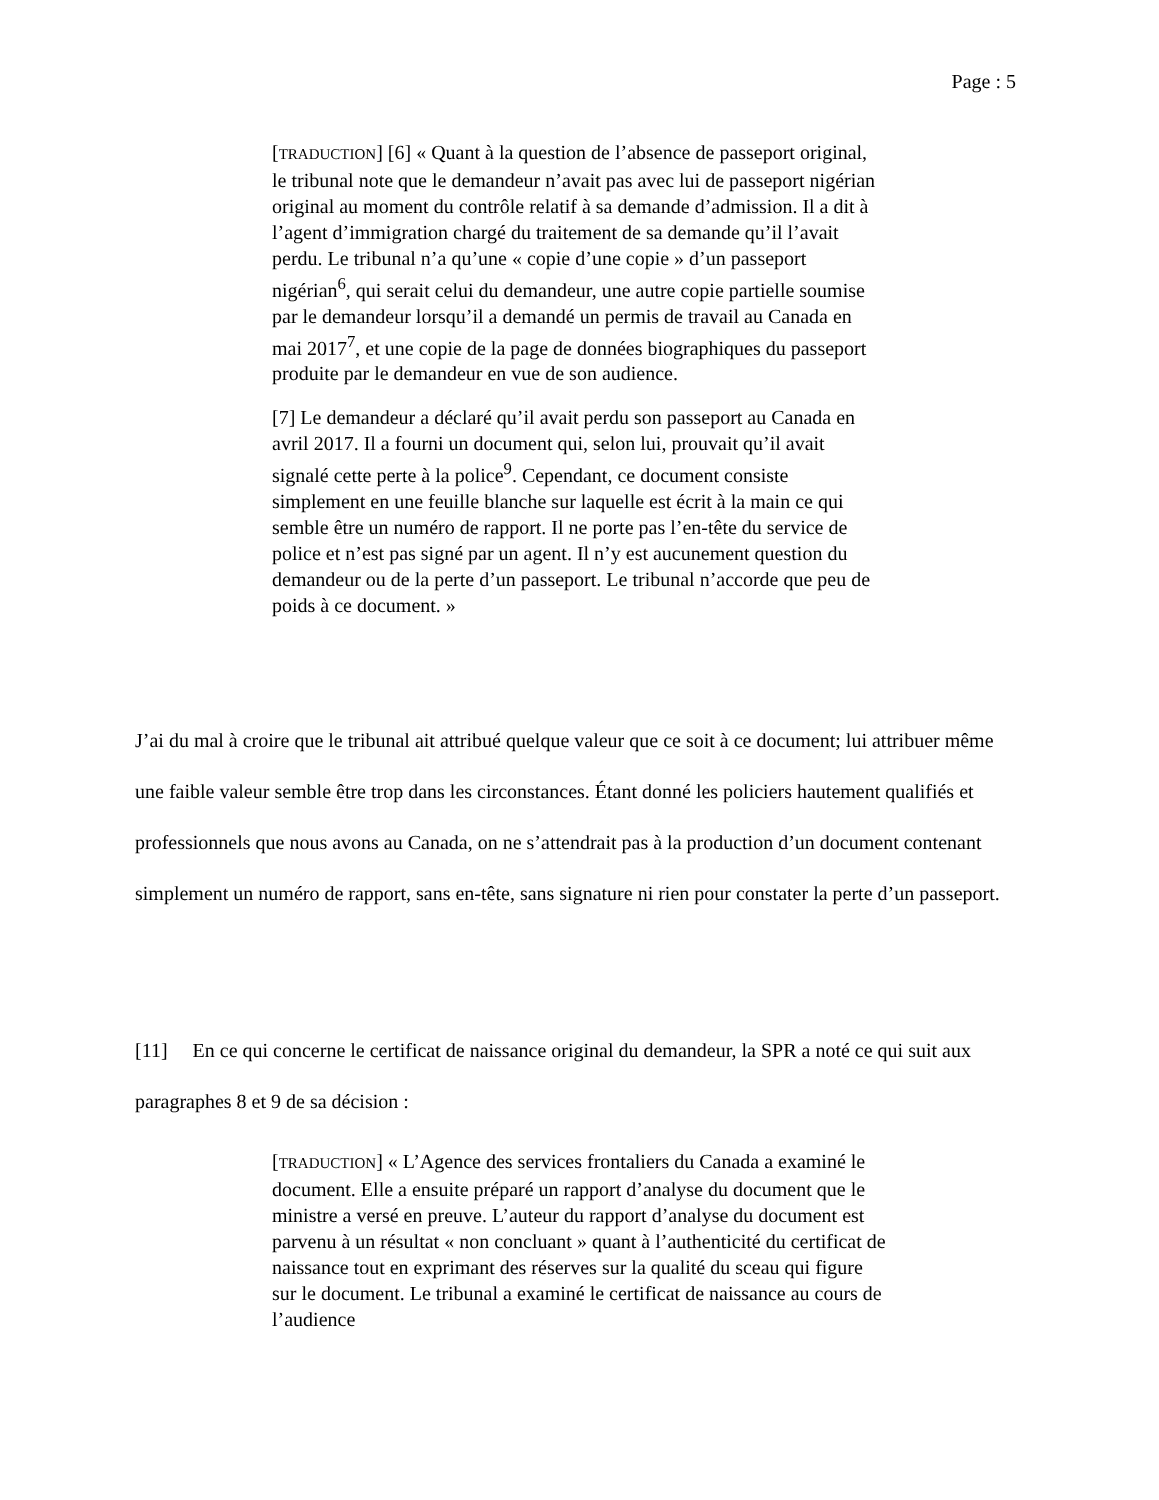Page : 5
[TRADUCTION] [6] « Quant à la question de l’absence de passeport original, le tribunal note que le demandeur n’avait pas avec lui de passeport nigérian original au moment du contrôle relatif à sa demande d’admission. Il a dit à l’agent d’immigration chargé du traitement de sa demande qu’il l’avait perdu. Le tribunal n’a qu’une « copie d’une copie » d’un passeport nigérian<sup>6</sup>, qui serait celui du demandeur, une autre copie partielle soumise par le demandeur lorsqu’il a demandé un permis de travail au Canada en mai 2017<sup>7</sup>, et une copie de la page de données biographiques du passeport produite par le demandeur en vue de son audience.
[7] Le demandeur a déclaré qu’il avait perdu son passeport au Canada en avril 2017. Il a fourni un document qui, selon lui, prouvait qu’il avait signalé cette perte à la police<sup>9</sup>. Cependant, ce document consiste simplement en une feuille blanche sur laquelle est écrit à la main ce qui semble être un numéro de rapport. Il ne porte pas l’en-tête du service de police et n’est pas signé par un agent. Il n’y est aucunement question du demandeur ou de la perte d’un passeport. Le tribunal n’accorde que peu de poids à ce document. »
J’ai du mal à croire que le tribunal ait attribué quelque valeur que ce soit à ce document; lui attribuer même une faible valeur semble être trop dans les circonstances. Étant donné les policiers hautement qualifiés et professionnels que nous avons au Canada, on ne s’attendrait pas à la production d’un document contenant simplement un numéro de rapport, sans en-tête, sans signature ni rien pour constater la perte d’un passeport.
[11] En ce qui concerne le certificat de naissance original du demandeur, la SPR a noté ce qui suit aux paragraphes 8 et 9 de sa décision :
[TRADUCTION] « L’Agence des services frontaliers du Canada a examiné le document. Elle a ensuite préparé un rapport d’analyse du document que le ministre a versé en preuve. L’auteur du rapport d’analyse du document est parvenu à un résultat « non concluant » quant à l’authenticité du certificat de naissance tout en exprimant des réserves sur la qualité du sceau qui figure sur le document. Le tribunal a examiné le certificat de naissance au cours de l’audience